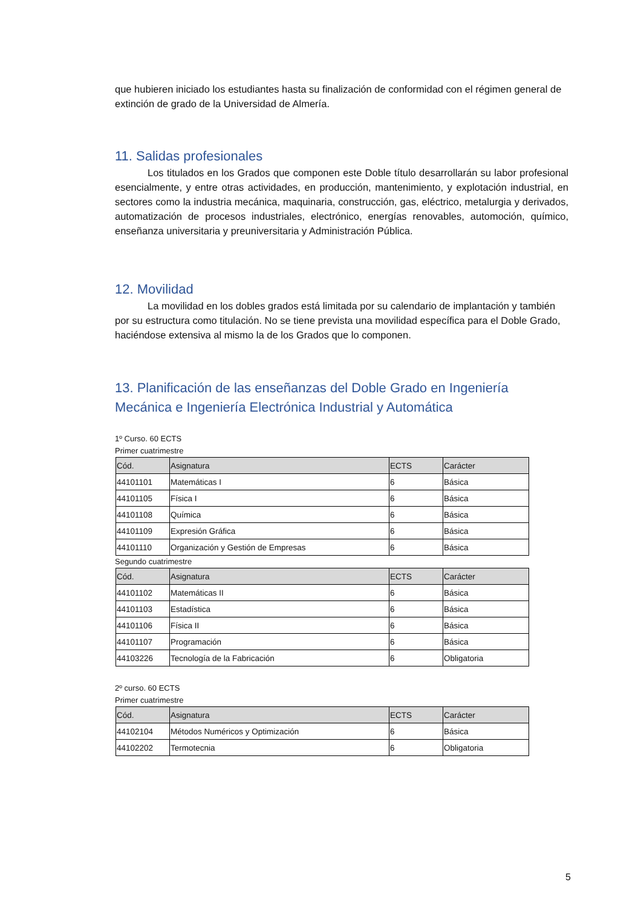que hubieren iniciado los estudiantes hasta su finalización de conformidad con el régimen general de extinción de grado de la Universidad de Almería.
11. Salidas profesionales
Los titulados en los Grados que componen este Doble título desarrollarán su labor profesional esencialmente, y entre otras actividades, en producción, mantenimiento, y explotación industrial, en sectores como la industria mecánica, maquinaria, construcción, gas, eléctrico, metalurgia y derivados, automatización de procesos industriales, electrónico, energías renovables, automoción, químico, enseñanza universitaria y preuniversitaria y Administración Pública.
12. Movilidad
La movilidad en los dobles grados está limitada por su calendario de implantación y también por su estructura como titulación. No se tiene prevista una movilidad específica para el Doble Grado, haciéndose extensiva al mismo la de los Grados que lo componen.
13. Planificación de las enseñanzas del Doble Grado en Ingeniería Mecánica e Ingeniería Electrónica Industrial y Automática
1º Curso. 60 ECTS
Primer cuatrimestre
| Cód. | Asignatura | ECTS | Carácter |
| --- | --- | --- | --- |
| 44101101 | Matemáticas I | 6 | Básica |
| 44101105 | Física I | 6 | Básica |
| 44101108 | Química | 6 | Básica |
| 44101109 | Expresión Gráfica | 6 | Básica |
| 44101110 | Organización y Gestión de Empresas | 6 | Básica |
Segundo cuatrimestre
| Cód. | Asignatura | ECTS | Carácter |
| --- | --- | --- | --- |
| 44101102 | Matemáticas II | 6 | Básica |
| 44101103 | Estadística | 6 | Básica |
| 44101106 | Física II | 6 | Básica |
| 44101107 | Programación | 6 | Básica |
| 44103226 | Tecnología de la Fabricación | 6 | Obligatoria |
2º curso. 60 ECTS
Primer cuatrimestre
| Cód. | Asignatura | ECTS | Carácter |
| --- | --- | --- | --- |
| 44102104 | Métodos Numéricos y Optimización | 6 | Básica |
| 44102202 | Termotecnia | 6 | Obligatoria |
5